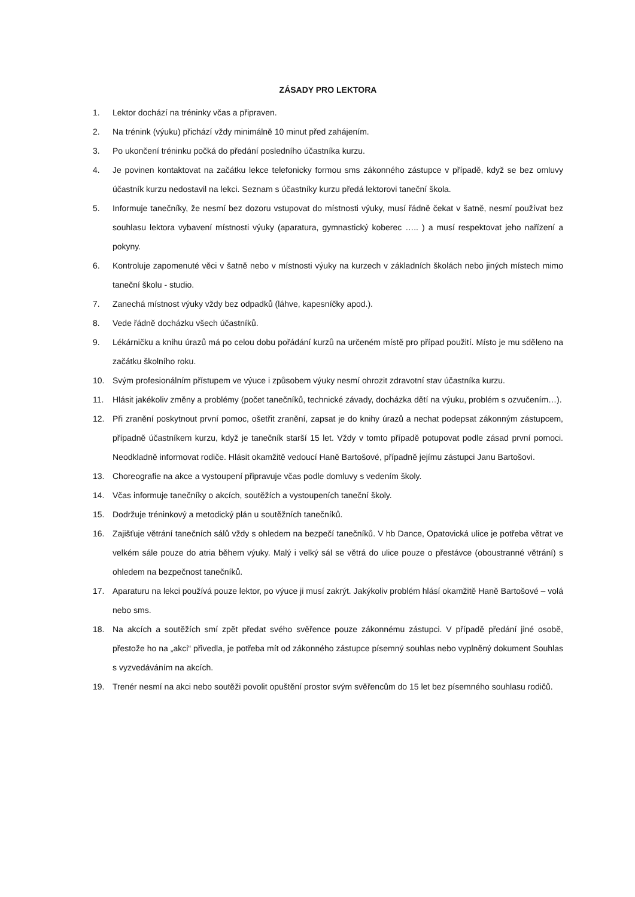ZÁSADY PRO LEKTORA
1. Lektor dochází na tréninky včas a připraven.
2. Na trénink (výuku) přichází vždy minimálně 10 minut před zahájením.
3. Po ukončení tréninku počká do předání posledního účastníka kurzu.
4. Je povinen kontaktovat na začátku lekce telefonicky formou sms zákonného zástupce v případě, když se bez omluvy účastník kurzu nedostavil na lekci. Seznam s účastníky kurzu předá lektorovi taneční škola.
5. Informuje tanečníky, že nesmí bez dozoru vstupovat do místnosti výuky, musí řádně čekat v šatně, nesmí používat bez souhlasu lektora vybavení místnosti výuky (aparatura, gymnastický koberec ….. ) a musí respektovat jeho nařízení a pokyny.
6. Kontroluje zapomenuté věci v šatně nebo v místnosti výuky na kurzech v základních školách nebo jiných místech mimo taneční školu - studio.
7. Zanechá místnost výuky vždy bez odpadků (láhve, kapesníčky apod.).
8. Vede řádně docházku všech účastníků.
9. Lékárničku a knihu úrazů má po celou dobu pořádání kurzů na určeném místě pro případ použití. Místo je mu sděleno na začátku školního roku.
10. Svým profesionálním přístupem ve výuce i způsobem výuky nesmí ohrozit zdravotní stav účastníka kurzu.
11. Hlásit jakékoliv změny a problémy (počet tanečníků, technické závady, docházka dětí na výuku, problém s ozvučením…).
12. Při zranění poskytnout první pomoc, ošetřit zranění, zapsat je do knihy úrazů a nechat podepsat zákonným zástupcem, případně účastníkem kurzu, když je tanečník starší 15 let. Vždy v tomto případě potupovat podle zásad první pomoci. Neodkladně informovat rodiče. Hlásit okamžitě vedoucí Haně Bartošové, případně jejímu zástupci Janu Bartošovi.
13. Choreografie na akce a vystoupení připravuje včas podle domluvy s vedením školy.
14. Včas informuje tanečníky o akcích, soutěžích a vystoupeních taneční školy.
15. Dodržuje tréninkový a metodický plán u soutěžních tanečníků.
16. Zajišťuje větrání tanečních sálů vždy s ohledem na bezpečí tanečníků. V hb Dance, Opatovická ulice je potřeba větrat ve velkém sále pouze do atria během výuky. Malý i velký sál se větrá do ulice pouze o přestávce (oboustranné větrání) s ohledem na bezpečnost tanečníků.
17. Aparaturu na lekci používá pouze lektor, po výuce ji musí zakrýt. Jakýkoliv problém hlásí okamžitě Haně Bartošové – volá nebo sms.
18. Na akcích a soutěžích smí zpět předat svého svěřence pouze zákonnému zástupci. V případě předání jiné osobě, přestože ho na „akci“ přivedla, je potřeba mít od zákonného zástupce písemný souhlas nebo vyplněný dokument Souhlas s vyzvedáváním na akcích.
19. Trenér nesmí na akci nebo soutěži povolit opuštění prostor svým svěřencům do 15 let bez písemného souhlasu rodičů.